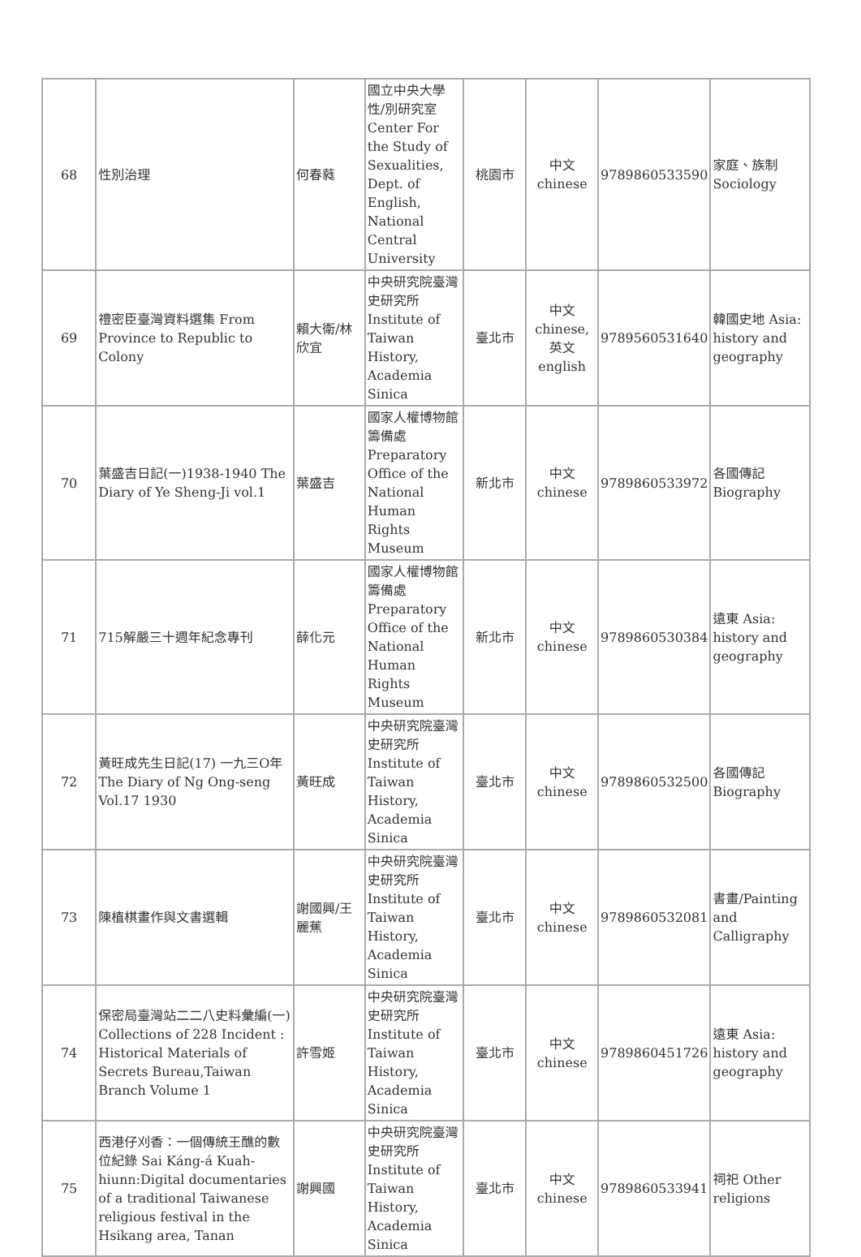| 68 | 性別治理 | 何春蕤 | 國立中央大學性/別研究室 Center For the Study of Sexualities, Dept. of English, National Central University | 桃園市 | 中文 chinese | 9789860533590 | 家庭、族制 Sociology |
| 69 | 禮密臣臺灣資料選集 From Province to Republic to Colony | 賴大衛/林欣宜 | 中央研究院臺灣史研究所 Institute of Taiwan History, Academia Sinica | 臺北市 | 中文 chinese,英文english | 9789560531640 | 韓國史地 Asia: history and geography |
| 70 | 葉盛吉日記(一)1938-1940 The Diary of Ye Sheng-Ji vol.1 | 葉盛吉 | 國家人權博物館籌備處 Preparatory Office of the National Human Rights Museum | 新北市 | 中文 chinese | 9789860533972 | 各國傳記 Biography |
| 71 | 715解嚴三十週年紀念專刊 | 薛化元 | 國家人權博物館籌備處 Preparatory Office of the National Human Rights Museum | 新北市 | 中文 chinese | 9789860530384 | 遠東 Asia: history and geography |
| 72 | 黃旺成先生日記(17) 一九三O年 The Diary of Ng Ong-seng Vol.17 1930 | 黃旺成 | 中央研究院臺灣史研究所 Institute of Taiwan History, Academia Sinica | 臺北市 | 中文 chinese | 9789860532500 | 各國傳記 Biography |
| 73 | 陳植棋畫作與文書選輯 | 謝國興/王麗蕉 | 中央研究院臺灣史研究所 Institute of Taiwan History, Academia Sinica | 臺北市 | 中文 chinese | 9789860532081 | 書畫/Painting and Calligraphy |
| 74 | 保密局臺灣站二二八史料彙編(一) Collections of 228 Incident : Historical Materials of Secrets Bureau,Taiwan Branch Volume 1 | 許雪姬 | 中央研究院臺灣史研究所 Institute of Taiwan History, Academia Sinica | 臺北市 | 中文 chinese | 9789860451726 | 遠東 Asia: history and geography |
| 75 | 西港仔刈香：一個傳統王醮的數位紀錄 Sai Káng-á Kuah-hiunn:Digital documentaries of a traditional Taiwanese religious festival in the Hsikang area, Tanan | 謝興國 | 中央研究院臺灣史研究所 Institute of Taiwan History, Academia Sinica | 臺北市 | 中文 chinese | 9789860533941 | 祠祀 Other religions |